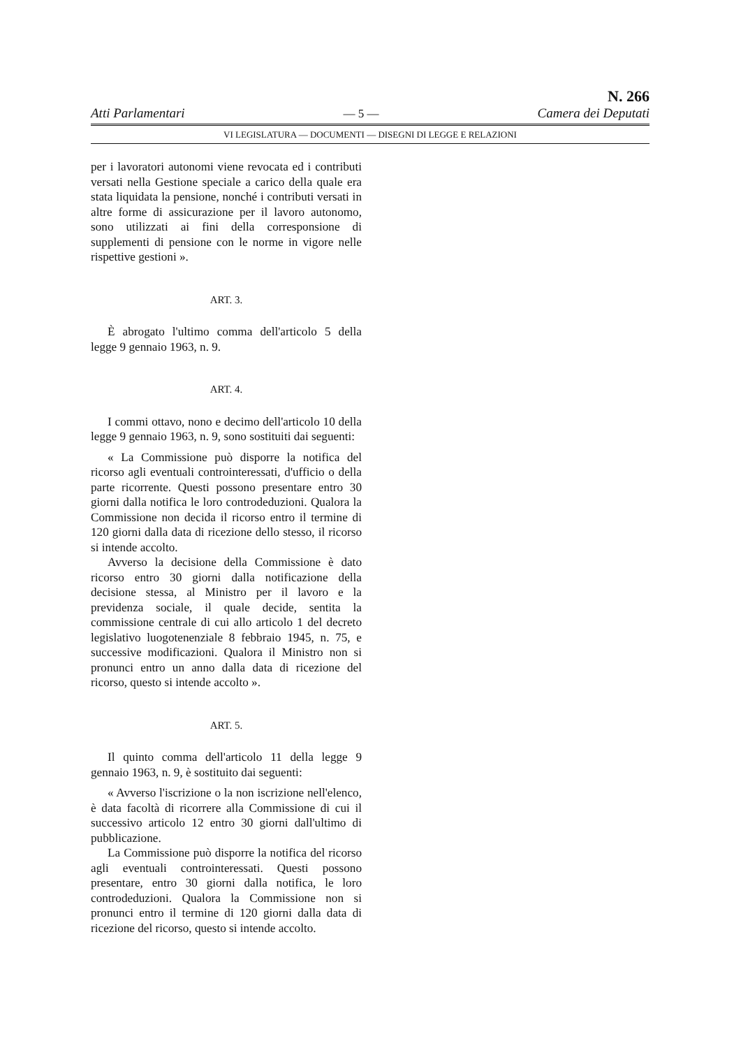Atti Parlamentari
— 5 —
N. 266
Camera dei Deputati
VI LEGISLATURA — DOCUMENTI — DISEGNI DI LEGGE E RELAZIONI
per i lavoratori autonomi viene revocata ed i contributi versati nella Gestione speciale a carico della quale era stata liquidata la pensione, nonché i contributi versati in altre forme di assicurazione per il lavoro autonomo, sono utilizzati ai fini della corresponsione di supplementi di pensione con le norme in vigore nelle rispettive gestioni ».
ART. 3.
È abrogato l'ultimo comma dell'articolo 5 della legge 9 gennaio 1963, n. 9.
ART. 4.
I commi ottavo, nono e decimo dell'articolo 10 della legge 9 gennaio 1963, n. 9, sono sostituiti dai seguenti:
« La Commissione può disporre la notifica del ricorso agli eventuali controinteressati, d'ufficio o della parte ricorrente. Questi possono presentare entro 30 giorni dalla notifica le loro controdeduzioni. Qualora la Commissione non decida il ricorso entro il termine di 120 giorni dalla data di ricezione dello stesso, il ricorso si intende accolto.
Avverso la decisione della Commissione è dato ricorso entro 30 giorni dalla notificazione della decisione stessa, al Ministro per il lavoro e la previdenza sociale, il quale decide, sentita la commissione centrale di cui allo articolo 1 del decreto legislativo luogotenenziale 8 febbraio 1945, n. 75, e successive modificazioni. Qualora il Ministro non si pronunci entro un anno dalla data di ricezione del ricorso, questo si intende accolto ».
ART. 5.
Il quinto comma dell'articolo 11 della legge 9 gennaio 1963, n. 9, è sostituito dai seguenti:
« Avverso l'iscrizione o la non iscrizione nell'elenco, è data facoltà di ricorrere alla Commissione di cui il successivo articolo 12 entro 30 giorni dall'ultimo di pubblicazione.
La Commissione può disporre la notifica del ricorso agli eventuali controinteressati. Questi possono presentare, entro 30 giorni dalla notifica, le loro controdeduzioni. Qualora la Commissione non si pronunci entro il termine di 120 giorni dalla data di ricezione del ricorso, questo si intende accolto.